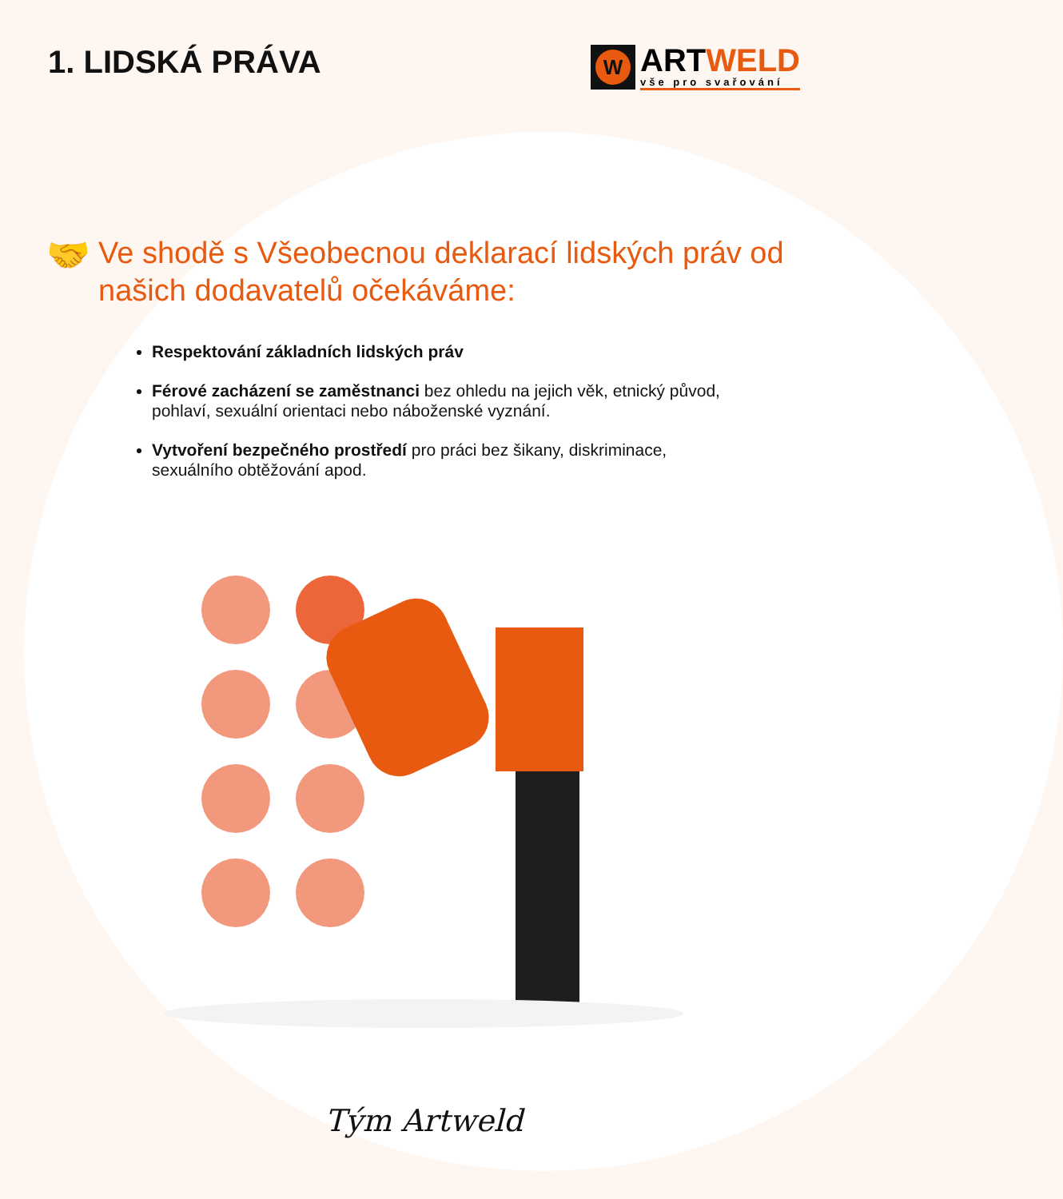1. LIDSKÁ PRÁVA
W
ARTWELD
vše pro svařování
🤝
Ve shodě s Všeobecnou deklarací lidských práv od našich dodavatelů očekáváme:
Respektování základních lidských práv
Férové zacházení se zaměstnanci bez ohledu na jejich věk, etnický původ, pohlaví, sexuální orientaci nebo náboženské vyznání.
Vytvoření bezpečného prostředí pro práci bez šikany, diskriminace, sexuálního obtěžování apod.
Tým Artweld